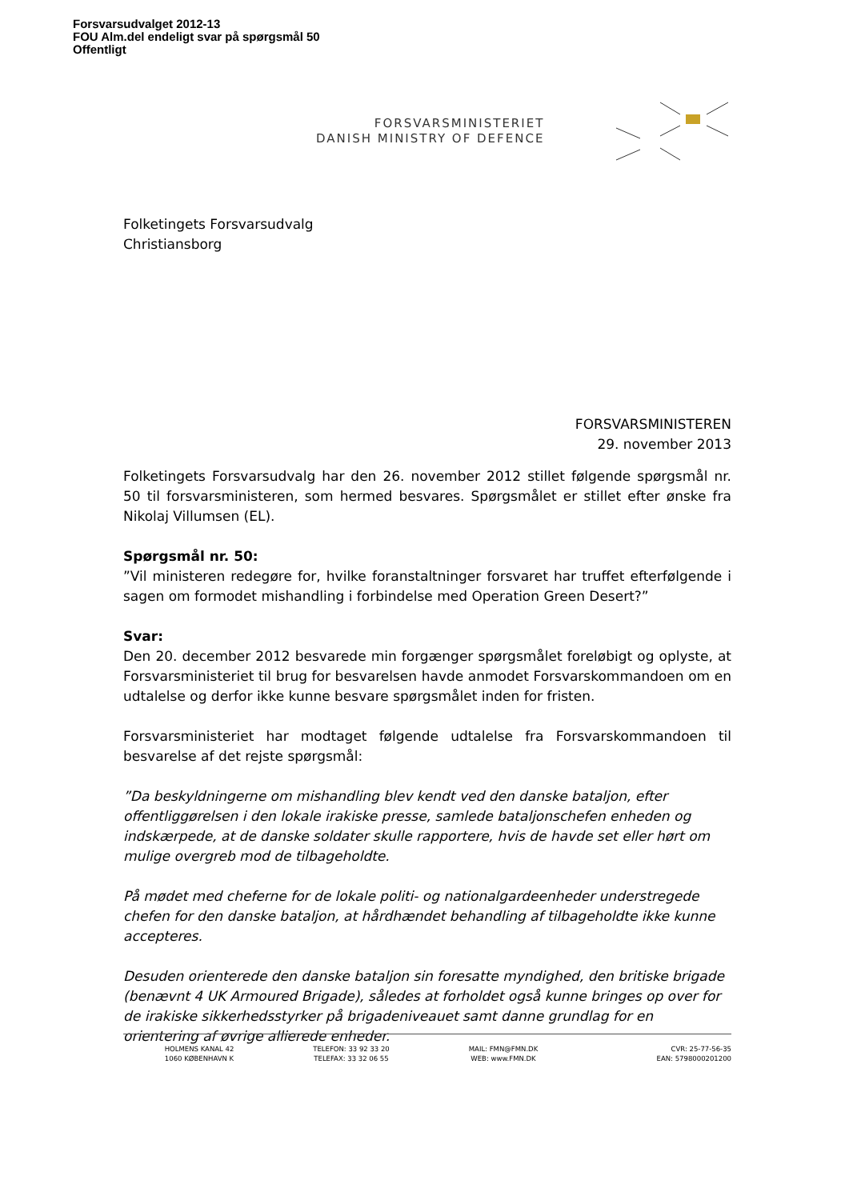Forsvarsudvalget 2012-13
FOU Alm.del endeligt svar på spørgsmål 50
Offentligt
FORSVARSMINISTERIET
DANISH MINISTRY OF DEFENCE
Folketingets Forsvarsudvalg
Christiansborg
FORSVARSMINISTEREN
29. november 2013
Folketingets Forsvarsudvalg har den 26. november 2012 stillet følgende spørgsmål nr. 50 til forsvarsministeren, som hermed besvares. Spørgsmålet er stillet efter ønske fra Nikolaj Villumsen (EL).
Spørgsmål nr. 50:
”Vil ministeren redegøre for, hvilke foranstaltninger forsvaret har truffet efterfølgende i sagen om formodet mishandling i forbindelse med Operation Green Desert?”
Svar:
Den 20. december 2012 besvarede min forgænger spørgsmålet foreløbigt og oplyste, at Forsvarsministeriet til brug for besvarelsen havde anmodet Forsvarskommandoen om en udtalelse og derfor ikke kunne besvare spørgsmålet inden for fristen.
Forsvarsministeriet har modtaget følgende udtalelse fra Forsvarskommandoen til besvarelse af det rejste spørgsmål:
”Da beskyldningerne om mishandling blev kendt ved den danske bataljon, efter offentliggørelsen i den lokale irakiske presse, samlede bataljonschefen enheden og indskærpede, at de danske soldater skulle rapportere, hvis de havde set eller hørt om mulige overgreb mod de tilbageholdte.
På mødet med cheferne for de lokale politi- og nationalgardeenheder understregede chefen for den danske bataljon, at hårdhændet behandling af tilbageholdte ikke kunne accepteres.
Desuden orienterede den danske bataljon sin foresatte myndighed, den britiske brigade (benævnt 4 UK Armoured Brigade), således at forholdet også kunne bringes op over for de irakiske sikkerhedsstyrker på brigadeniveauet samt danne grundlag for en orientering af øvrige allierede enheder.
HOLMENS KANAL 42
1060 KØBENHAVN K
TELEFON: 33 92 33 20
TELEFAX: 33 32 06 55
MAIL: FMN@FMN.DK
WEB: www.FMN.DK
CVR: 25-77-56-35
EAN: 5798000201200